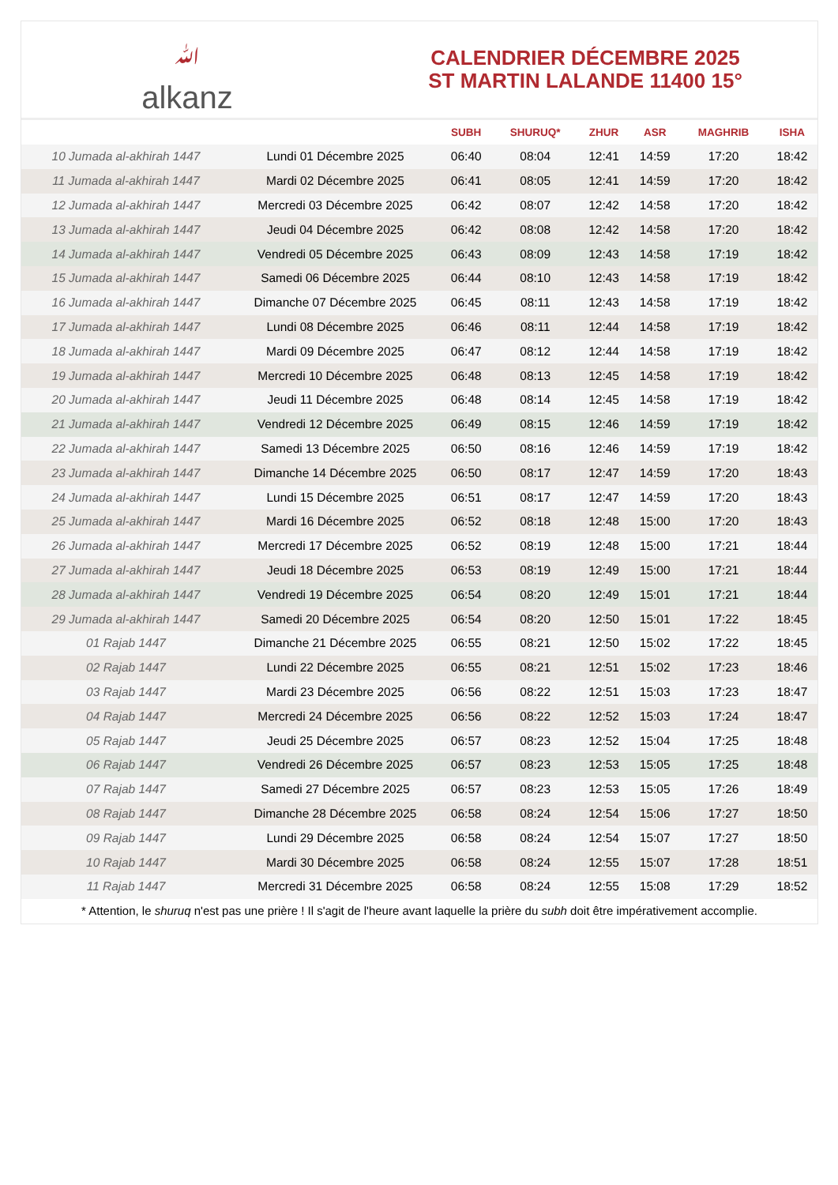ﷲalkanz
CALENDRIER DÉCEMBRE 2025
ST MARTIN LALANDE 11400 15°
| | | SUBH | SHURUQ* | ZHUR | ASR | MAGHRIB | ISHA |
| --- | --- | --- | --- | --- | --- | --- | --- |
| 10 Jumada al-akhirah 1447 | Lundi 01 Décembre 2025 | 06:40 | 08:04 | 12:41 | 14:59 | 17:20 | 18:42 |
| 11 Jumada al-akhirah 1447 | Mardi 02 Décembre 2025 | 06:41 | 08:05 | 12:41 | 14:59 | 17:20 | 18:42 |
| 12 Jumada al-akhirah 1447 | Mercredi 03 Décembre 2025 | 06:42 | 08:07 | 12:42 | 14:58 | 17:20 | 18:42 |
| 13 Jumada al-akhirah 1447 | Jeudi 04 Décembre 2025 | 06:42 | 08:08 | 12:42 | 14:58 | 17:20 | 18:42 |
| 14 Jumada al-akhirah 1447 | Vendredi 05 Décembre 2025 | 06:43 | 08:09 | 12:43 | 14:58 | 17:19 | 18:42 |
| 15 Jumada al-akhirah 1447 | Samedi 06 Décembre 2025 | 06:44 | 08:10 | 12:43 | 14:58 | 17:19 | 18:42 |
| 16 Jumada al-akhirah 1447 | Dimanche 07 Décembre 2025 | 06:45 | 08:11 | 12:43 | 14:58 | 17:19 | 18:42 |
| 17 Jumada al-akhirah 1447 | Lundi 08 Décembre 2025 | 06:46 | 08:11 | 12:44 | 14:58 | 17:19 | 18:42 |
| 18 Jumada al-akhirah 1447 | Mardi 09 Décembre 2025 | 06:47 | 08:12 | 12:44 | 14:58 | 17:19 | 18:42 |
| 19 Jumada al-akhirah 1447 | Mercredi 10 Décembre 2025 | 06:48 | 08:13 | 12:45 | 14:58 | 17:19 | 18:42 |
| 20 Jumada al-akhirah 1447 | Jeudi 11 Décembre 2025 | 06:48 | 08:14 | 12:45 | 14:58 | 17:19 | 18:42 |
| 21 Jumada al-akhirah 1447 | Vendredi 12 Décembre 2025 | 06:49 | 08:15 | 12:46 | 14:59 | 17:19 | 18:42 |
| 22 Jumada al-akhirah 1447 | Samedi 13 Décembre 2025 | 06:50 | 08:16 | 12:46 | 14:59 | 17:19 | 18:42 |
| 23 Jumada al-akhirah 1447 | Dimanche 14 Décembre 2025 | 06:50 | 08:17 | 12:47 | 14:59 | 17:20 | 18:43 |
| 24 Jumada al-akhirah 1447 | Lundi 15 Décembre 2025 | 06:51 | 08:17 | 12:47 | 14:59 | 17:20 | 18:43 |
| 25 Jumada al-akhirah 1447 | Mardi 16 Décembre 2025 | 06:52 | 08:18 | 12:48 | 15:00 | 17:20 | 18:43 |
| 26 Jumada al-akhirah 1447 | Mercredi 17 Décembre 2025 | 06:52 | 08:19 | 12:48 | 15:00 | 17:21 | 18:44 |
| 27 Jumada al-akhirah 1447 | Jeudi 18 Décembre 2025 | 06:53 | 08:19 | 12:49 | 15:00 | 17:21 | 18:44 |
| 28 Jumada al-akhirah 1447 | Vendredi 19 Décembre 2025 | 06:54 | 08:20 | 12:49 | 15:01 | 17:21 | 18:44 |
| 29 Jumada al-akhirah 1447 | Samedi 20 Décembre 2025 | 06:54 | 08:20 | 12:50 | 15:01 | 17:22 | 18:45 |
| 01 Rajab 1447 | Dimanche 21 Décembre 2025 | 06:55 | 08:21 | 12:50 | 15:02 | 17:22 | 18:45 |
| 02 Rajab 1447 | Lundi 22 Décembre 2025 | 06:55 | 08:21 | 12:51 | 15:02 | 17:23 | 18:46 |
| 03 Rajab 1447 | Mardi 23 Décembre 2025 | 06:56 | 08:22 | 12:51 | 15:03 | 17:23 | 18:47 |
| 04 Rajab 1447 | Mercredi 24 Décembre 2025 | 06:56 | 08:22 | 12:52 | 15:03 | 17:24 | 18:47 |
| 05 Rajab 1447 | Jeudi 25 Décembre 2025 | 06:57 | 08:23 | 12:52 | 15:04 | 17:25 | 18:48 |
| 06 Rajab 1447 | Vendredi 26 Décembre 2025 | 06:57 | 08:23 | 12:53 | 15:05 | 17:25 | 18:48 |
| 07 Rajab 1447 | Samedi 27 Décembre 2025 | 06:57 | 08:23 | 12:53 | 15:05 | 17:26 | 18:49 |
| 08 Rajab 1447 | Dimanche 28 Décembre 2025 | 06:58 | 08:24 | 12:54 | 15:06 | 17:27 | 18:50 |
| 09 Rajab 1447 | Lundi 29 Décembre 2025 | 06:58 | 08:24 | 12:54 | 15:07 | 17:27 | 18:50 |
| 10 Rajab 1447 | Mardi 30 Décembre 2025 | 06:58 | 08:24 | 12:55 | 15:07 | 17:28 | 18:51 |
| 11 Rajab 1447 | Mercredi 31 Décembre 2025 | 06:58 | 08:24 | 12:55 | 15:08 | 17:29 | 18:52 |
* Attention, le shuruq n'est pas une prière ! Il s'agit de l'heure avant laquelle la prière du subh doit être impérativement accomplie.